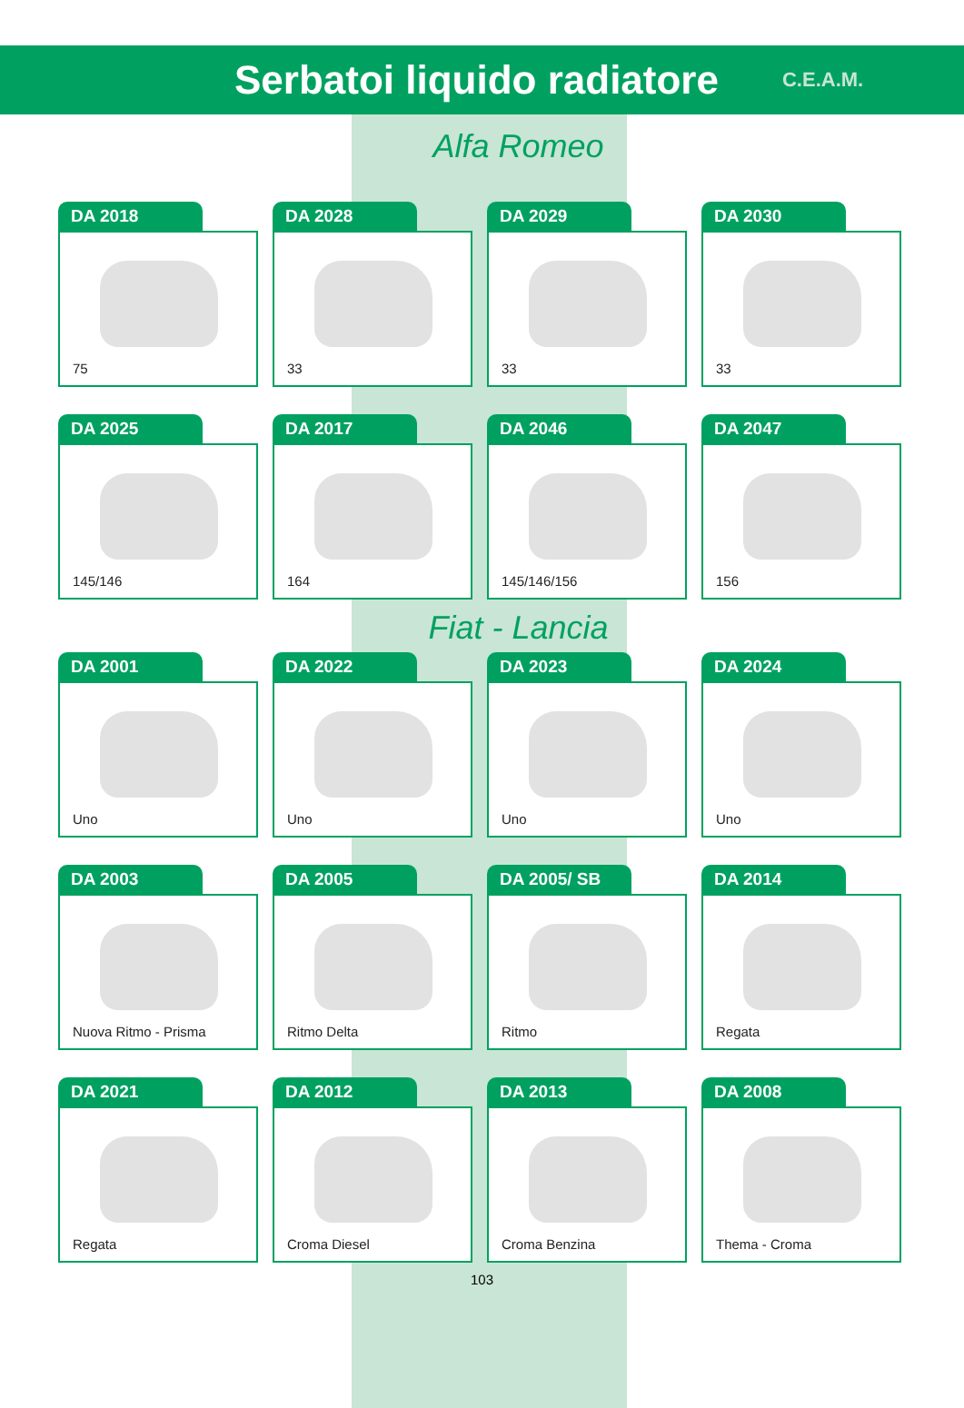Serbatoi liquido radiatore
C.E.A.M.
Alfa Romeo
DA 2018
75
DA 2028
33
DA 2029
33
DA 2030
33
DA 2025
145/146
DA 2017
164
DA 2046
145/146/156
DA 2047
156
Fiat - Lancia
DA 2001
Uno
DA 2022
Uno
DA 2023
Uno
DA 2024
Uno
DA 2003
Nuova Ritmo - Prisma
DA 2005
Ritmo Delta
DA 2005/ SB
Ritmo
DA 2014
Regata
DA 2021
Regata
DA 2012
Croma Diesel
DA 2013
Croma Benzina
DA 2008
Thema - Croma
103